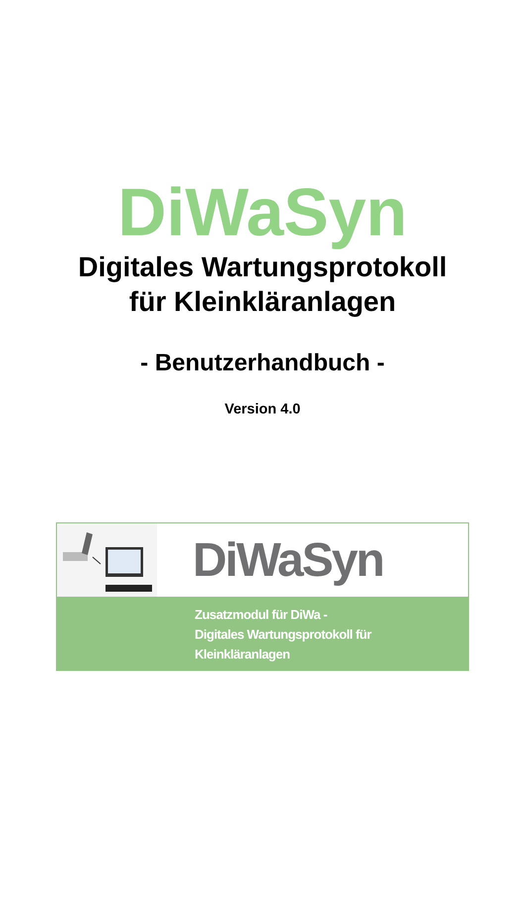DiWaSyn
Digitales Wartungsprotokoll
für Kleinkläranlagen
- Benutzerhandbuch -
Version 4.0
DiWaSyn
Zusatzmodul für DiWa -
Digitales Wartungsprotokoll für Kleinkläranlagen